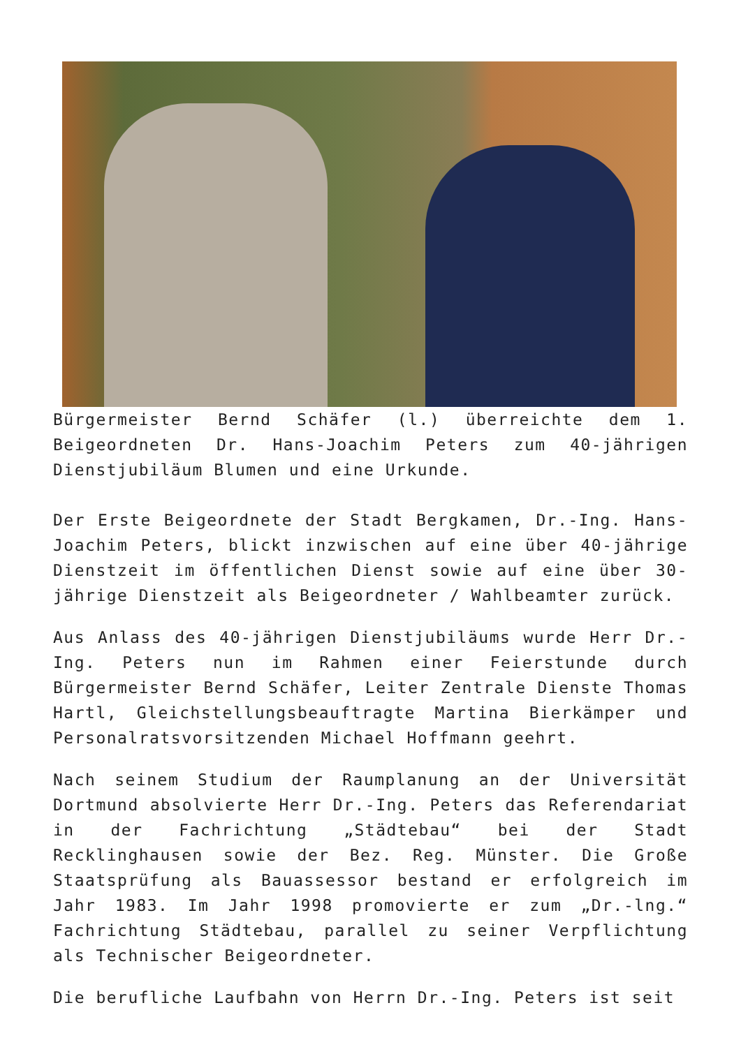Bürgermeister Bernd Schäfer (l.) überreichte dem 1. Beigeordneten Dr. Hans-Joachim Peters zum 40-jährigen Dienstjubiläum Blumen und eine Urkunde.
Der Erste Beigeordnete der Stadt Bergkamen, Dr.-Ing. Hans-Joachim Peters, blickt inzwischen auf eine über 40-jährige Dienstzeit im öffentlichen Dienst sowie auf eine über 30-jährige Dienstzeit als Beigeordneter / Wahlbeamter zurück.
Aus Anlass des 40-jährigen Dienstjubiläums wurde Herr Dr.-Ing. Peters nun im Rahmen einer Feierstunde durch Bürgermeister Bernd Schäfer, Leiter Zentrale Dienste Thomas Hartl, Gleichstellungsbeauftragte Martina Bierkämper und Personalratsvorsitzenden Michael Hoffmann geehrt.
Nach seinem Studium der Raumplanung an der Universität Dortmund absolvierte Herr Dr.-Ing. Peters das Referendariat in der Fachrichtung „Städtebau“ bei der Stadt Recklinghausen sowie der Bez. Reg. Münster. Die Große Staatsprüfung als Bauassessor bestand er erfolgreich im Jahr 1983. Im Jahr 1998 promovierte er zum „Dr.-lng.“ Fachrichtung Städtebau, parallel zu seiner Verpflichtung als Technischer Beigeordneter.
Die berufliche Laufbahn von Herrn Dr.-Ing. Peters ist seit